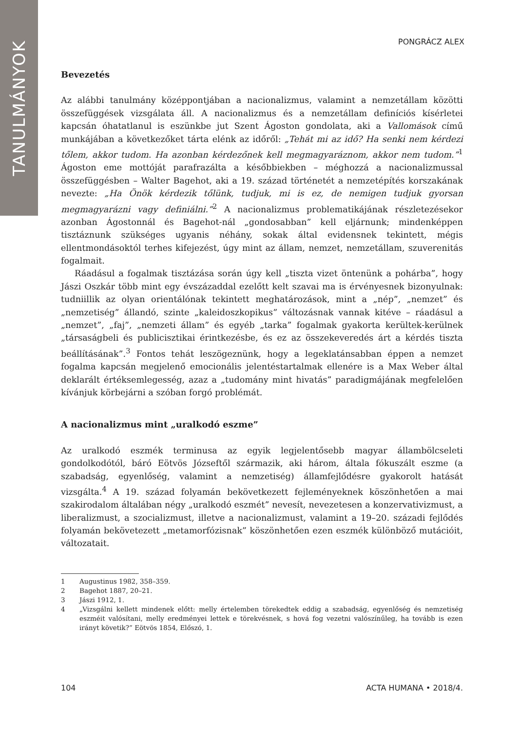TANULMÁNYOK
PONGRÁCZ ALEX
Bevezetés
Az alábbi tanulmány középpontjában a nacionalizmus, valamint a nemzetállam közötti összefüggések vizsgálata áll. A nacionalizmus és a nemzetállam definíciós kísérletei kapcsán óhatatlanul is eszünkbe jut Szent Ágoston gondolata, aki a Vallomások című munkájában a következőket tárta elénk az időről: „Tehát mi az idő? Ha senki nem kérdezi tőlem, akkor tudom. Ha azonban kérdezőnek kell megmagyaráznom, akkor nem tudom.”<sup>1</sup> Ágoston eme mottóját parafrazálta a későbbiekben – méghozzá a nacionalizmussal összefüggésben – Walter Bagehot, aki a 19. század történetét a nemzetépítés korszakának nevezte: „Ha Önök kérdezik tőlünk, tudjuk, mi is ez, de nemigen tudjuk gyorsan megmagyarázni vagy definiálni.”<sup>2</sup> A nacionalizmus problematikájának részletezésekor azonban Ágostonnál és Bagehot-nál „gondosabban” kell eljárnunk; mindenképpen tisztáznunk szükséges ugyanis néhány, sokak által evidensnek tekintett, mégis ellentmondásoktól terhes kifejezést, úgy mint az állam, nemzet, nemzetállam, szuverenitás fogalmait.
Ráadásul a fogalmak tisztázása során úgy kell „tiszta vizet öntenünk a pohárba”, hogy Jászi Oszkár több mint egy évszázaddal ezelőtt kelt szavai ma is érvényesnek bizonyulnak: tudniillik az olyan orientálónak tekintett meghatározások, mint a „nép”, „nemzet” és „nemzetiség” állandó, szinte „kaleidoszkopikus” változásnak vannak kitéve – ráadásul a „nemzet”, „faj”, „nemzeti állam” és egyéb „tarka” fogalmak gyakorta kerültek-kerülnek „társaságbeli és publicisztikai érintkezésbe, és ez az összekeveredés árt a kérdés tiszta beállításának”.<sup>3</sup> Fontos tehát leszögeznünk, hogy a legeklatánsabban éppen a nemzet fogalma kapcsán megjelenő emocionális jelentéstartalmak ellenére is a Max Weber által deklarált értéksemlegesség, azaz a „tudomány mint hivatás” paradigmájának megfelelően kívánjuk körbejárni a szóban forgó problémát.
A nacionalizmus mint „uralkodó eszme”
Az uralkodó eszmék terminusa az egyik legjelentősebb magyar állambölcseleti gondolkodótól, báró Eötvös Józseftől származik, aki három, általa fókuszált eszme (a szabadság, egyenlőség, valamint a nemzetiség) államfejlődésre gyakorolt hatását vizsgálta.<sup>4</sup> A 19. század folyamán bekövetkezett fejleményeknek köszönhetően a mai szakirodalom általában négy „uralkodó eszmét” nevesít, nevezetesen a konzervativizmust, a liberalizmust, a szocializmust, illetve a nacionalizmust, valamint a 19–20. századi fejlődés folyamán bekövetezett „metamorfózisnak” köszönhetően ezen eszmék különböző mutációit, változatait.
1 Augustinus 1982, 358–359.
2 Bagehot 1887, 20–21.
3 Jászi 1912, 1.
4 „Vizsgálni kellett mindenek előtt: melly értelemben törekedtek eddig a szabadság, egyenlőség és nemzetiség eszméit valósítani, melly eredményei lettek e törekvésnek, s hová fog vezetni valószínűleg, ha tovább is ezen irányt követik?” Eötvös 1854, Előszó, 1.
104 ACTA HUMANA • 2018/4.